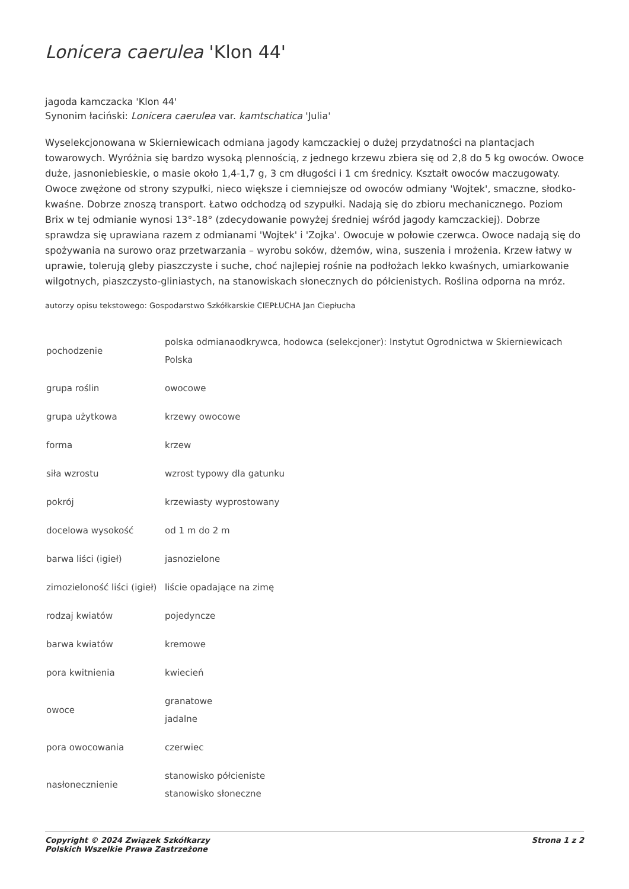Lonicera caerulea 'Klon 44'
jagoda kamczacka 'Klon 44'
Synonim łaciński: Lonicera caerulea var. kamtschatica 'Julia'
Wyselekcjonowana w Skierniewicach odmiana jagody kamczackiej o dużej przydatności na plantacjach towarowych. Wyróżnia się bardzo wysoką plennością, z jednego krzewu zbiera się od 2,8 do 5 kg owoców. Owoce duże, jasnoniebieskie, o masie około 1,4-1,7 g, 3 cm długości i 1 cm średnicy. Kształt owoców maczugowaty. Owoce zwężone od strony szypułki, nieco większe i ciemniejsze od owoców odmiany 'Wojtek', smaczne, słodko-kwaśne. Dobrze znoszą transport. Łatwo odchodzą od szypułki. Nadają się do zbioru mechanicznego. Poziom Brix w tej odmianie wynosi 13°-18° (zdecydowanie powyżej średniej wśród jagody kamczackiej). Dobrze sprawdza się uprawiana razem z odmianami 'Wojtek' i 'Zojka'. Owocuje w połowie czerwca. Owoce nadają się do spożywania na surowo oraz przetwarzania – wyrobu soków, dżemów, wina, suszenia i mrożenia. Krzew łatwy w uprawie, tolerują gleby piaszczyste i suche, choć najlepiej rośnie na podłożach lekko kwaśnych, umiarkowanie wilgotnych, piaszczysto-gliniastych, na stanowiskach słonecznych do półcienistych. Roślina odporna na mróz.
autorzy opisu tekstowego: Gospodarstwo Szkółkarskie CIEPŁUCHA Jan Ciepłucha
| pochodzenie | polska odmianaodkrywca, hodowca (selekcjoner): Instytut Ogrodnictwa w Skierniewicach Polska |
| grupa roślin | owocowe |
| grupa użytkowa | krzewy owocowe |
| forma | krzew |
| siła wzrostu | wzrost typowy dla gatunku |
| pokrój | krzewiasty wyprostowany |
| docelowa wysokość | od 1 m do 2 m |
| barwa liści (igieł) | jasnozielone |
| zimozieloność liści (igieł) | liście opadające na zimę |
| rodzaj kwiatów | pojedyncze |
| barwa kwiatów | kremowe |
| pora kwitnienia | kwiecień |
| owoce | granatowe jadalne |
| pora owocowania | czerwiec |
| nasłonecznienie | stanowisko półcieniste stanowisko słoneczne |
Copyright © 2024 Związek Szkółkarzy
Polskich Wszelkie Prawa Zastrzeżone
Strona 1 z 2